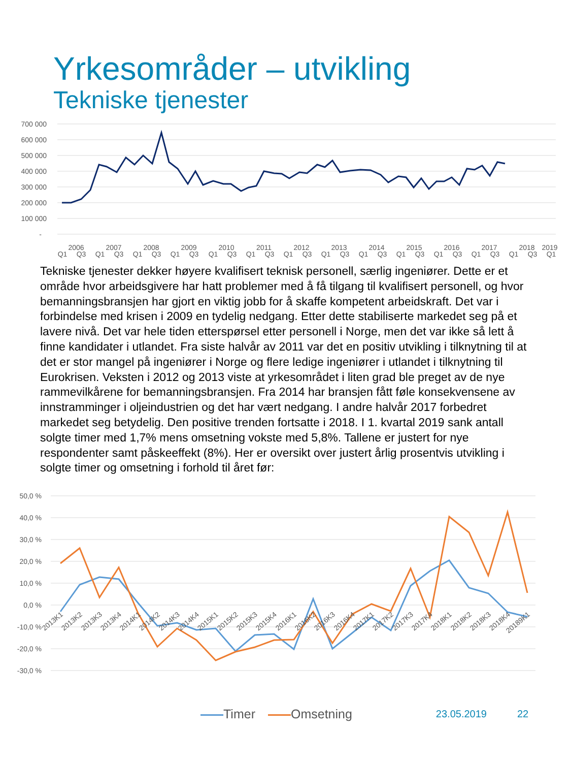Yrkesområder – utvikling
Tekniske tjenester
700 000
600 000
500 000
400 000
300 000
200 000
100 000
-
Q1
Q3
Q1
Q3
Q1
Q3
Q1
Q3
Q1
Q3
Q1
Q3
Q1
Q3
Q1
Q3
Q1
Q3
Q1
Q3
Q1
Q3
Q1
Q3
Q1
Q3
Q1
2006
2007
2008
2009
2010
2011
2012
2013
2014
2015
2016
2017
2018
2019
Tekniske tjenester dekker høyere kvalifisert teknisk personell, særlig ingeniører. Dette er et område hvor arbeidsgivere har hatt problemer med å få tilgang til kvalifisert personell, og hvor bemanningsbransjen har gjort en viktig jobb for å skaffe kompetent arbeidskraft. Det var i forbindelse med krisen i 2009 en tydelig nedgang. Etter dette stabiliserte markedet seg på et lavere nivå. Det var hele tiden etterspørsel etter personell i Norge, men det var ikke så lett å finne kandidater i utlandet. Fra siste halvår av 2011 var det en positiv utvikling i tilknytning til at det er stor mangel på ingeniører i Norge og flere ledige ingeniører i utlandet i tilknytning til Eurokrisen. Veksten i 2012 og 2013 viste at yrkesområdet i liten grad ble preget av de nye rammevilkårene for bemanningsbransjen. Fra 2014 har bransjen fått føle konsekvensene av innstramminger i oljeindustrien og det har vært nedgang. I andre halvår 2017 forbedret markedet seg betydelig. Den positive trenden fortsatte i 2018. I 1. kvartal 2019 sank antall solgte timer med 1,7% mens omsetning vokste med 5,8%. Tallene er justert for nye respondenter samt påskeeffekt (8%). Her er oversikt over justert årlig prosentvis utvikling i solgte timer og omsetning i forhold til året før:
50,0 %
40,0 %
30,0 %
20,0 %
10,0 %
0,0 %
-10,0 %
-20,0 %
-30,0 %
2013K1
2013K2
2013K3
2013K4
2014K1
2014K2
2014K3
2014K4
2015K1
2015K2
2015K3
2015K4
2016K1
2016K2
2016K3
2016K4
2017K1
2017K2
2017K3
2017K4
2018K1
2018K2
2018K3
2018K4
20189K1
Timer Omsetning 23.05.2019 22